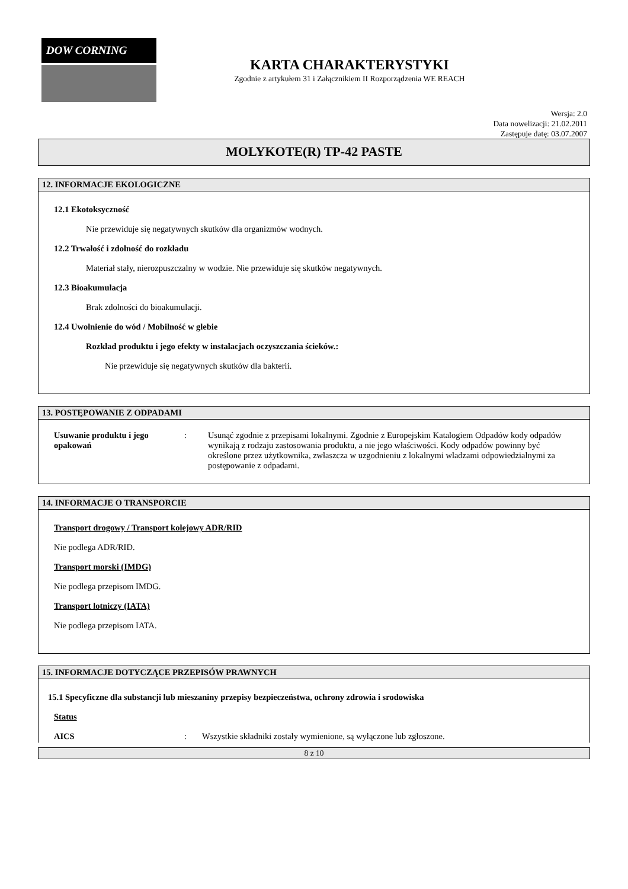DOW CORNING
KARTA CHARAKTERYSTYKI
Zgodnie z artykułem 31 i Załącznikiem II Rozporządzenia WE REACH
Wersja: 2.0
Data nowelizacji: 21.02.2011
Zastępuje datę: 03.07.2007
MOLYKOTE(R) TP-42 PASTE
12. INFORMACJE EKOLOGICZNE
12.1 Ekotoksyczność
Nie przewiduje się negatywnych skutków dla organizmów wodnych.
12.2 Trwałość i zdolność do rozkładu
Materiał stały, nierozpuszczalny w wodzie. Nie przewiduje się skutków negatywnych.
12.3 Bioakumulacja
Brak zdolności do bioakumulacji.
12.4 Uwolnienie do wód / Mobilność w glebie
Rozkład produktu i jego efekty w instalacjach oczyszczania ścieków.:
Nie przewiduje się negatywnych skutków dla bakterii.
13. POSTĘPOWANIE Z ODPADAMI
Usuwanie produktu i jego opakowań
: Usunąć zgodnie z przepisami lokalnymi. Zgodnie z Europejskim Katalogiem Odpadów kody odpadów wynikają z rodzaju zastosowania produktu, a nie jego właściwości. Kody odpadów powinny być określone przez użytkownika, zwłaszcza w uzgodnieniu z lokalnymi wladzami odpowiedzialnymi za postępowanie z odpadami.
14. INFORMACJE O TRANSPORCIE
Transport drogowy / Transport kolejowy ADR/RID
Nie podlega ADR/RID.
Transport morski (IMDG)
Nie podlega przepisom IMDG.
Transport lotniczy (IATA)
Nie podlega przepisom IATA.
15. INFORMACJE DOTYCZĄCE PRZEPISÓW PRAWNYCH
15.1 Specyficzne dla substancji lub mieszaniny przepisy bezpieczeństwa, ochrony zdrowia i srodowiska
Status
AICS : Wszystkie składniki zostały wymienione, są wyłączone lub zgłoszone.
8 z 10